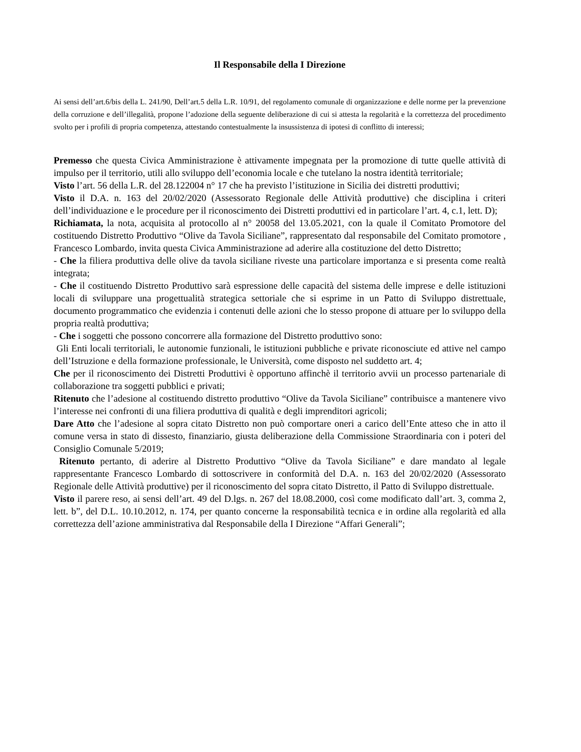Il Responsabile della I Direzione
Ai sensi dell’art.6/bis della L. 241/90, Dell’art.5 della L.R. 10/91, del regolamento comunale di organizzazione e delle norme per la prevenzione della corruzione e dell’illegalità, propone l’adozione della seguente deliberazione di cui si attesta la regolarità e la correttezza del procedimento svolto per i profili di propria competenza, attestando contestualmente la insussistenza di ipotesi di conflitto di interessi;
Premesso che questa Civica Amministrazione è attivamente impegnata per la promozione di tutte quelle attività di impulso per il territorio, utili allo sviluppo dell’economia locale e che tutelano la nostra identità territoriale;
Visto l’art. 56 della L.R. del 28.122004 n° 17 che ha previsto l’istituzione in Sicilia dei distretti produttivi;
Visto il D.A. n. 163 del 20/02/2020 (Assessorato Regionale delle Attività produttive) che disciplina i criteri dell’individuazione e le procedure per il riconoscimento dei Distretti produttivi ed in particolare l’art. 4, c.1, lett. D);
Richiamata, la nota, acquisita al protocollo al n° 20058 del 13.05.2021, con la quale il Comitato Promotore del costituendo Distretto Produttivo “Olive da Tavola Siciliane”, rappresentato dal responsabile del Comitato promotore , Francesco Lombardo, invita questa Civica Amministrazione ad aderire alla costituzione del detto Distretto;
- Che la filiera produttiva delle olive da tavola siciliane riveste una particolare importanza e si presenta come realtà integrata;
- Che il costituendo Distretto Produttivo sarà espressione delle capacità del sistema delle imprese e delle istituzioni locali di sviluppare una progettualità strategica settoriale che si esprime in un Patto di Sviluppo distrettuale, documento programmatico che evidenzia i contenuti delle azioni che lo stesso propone di attuare per lo sviluppo della propria realtà produttiva;
- Che i soggetti che possono concorrere alla formazione del Distretto produttivo sono:
Gli Enti locali territoriali, le autonomie funzionali, le istituzioni pubbliche e private riconosciute ed attive nel campo dell’Istruzione e della formazione professionale, le Università, come disposto nel suddetto art. 4;
Che per il riconoscimento dei Distretti Produttivi è opportuno affinchè il territorio avvii un processo partenariale di collaborazione tra soggetti pubblici e privati;
Ritenuto che l’adesione al costituendo distretto produttivo “Olive da Tavola Siciliane” contribuisce a mantenere vivo l’interesse nei confronti di una filiera produttiva di qualità e degli imprenditori agricoli;
Dare Atto che l’adesione al sopra citato Distretto non può comportare oneri a carico dell’Ente atteso che in atto il comune versa in stato di dissesto, finanziario, giusta deliberazione della Commissione Straordinaria con i poteri del Consiglio Comunale 5/2019;
Ritenuto pertanto, di aderire al Distretto Produttivo “Olive da Tavola Siciliane” e dare mandato al legale rappresentante Francesco Lombardo di sottoscrivere in conformità del D.A. n. 163 del 20/02/2020 (Assessorato Regionale delle Attività produttive) per il riconoscimento del sopra citato Distretto, il Patto di Sviluppo distrettuale.
Visto il parere reso, ai sensi dell’art. 49 del D.lgs. n. 267 del 18.08.2000, così come modificato dall’art. 3, comma 2, lett. b”, del D.L. 10.10.2012, n. 174, per quanto concerne la responsabilità tecnica e in ordine alla regolarità ed alla correttezza dell’azione amministrativa dal Responsabile della I Direzione “Affari Generali”;